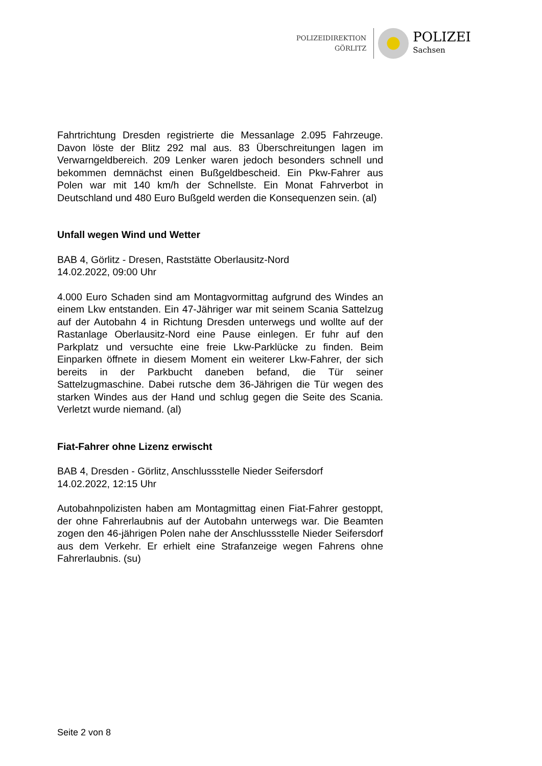POLIZEIDIREKTION
GÖRLITZ
POLIZEI
Sachsen
Fahrtrichtung Dresden registrierte die Messanlage 2.095 Fahrzeuge. Davon löste der Blitz 292 mal aus. 83 Überschreitungen lagen im Verwarngeldbereich. 209 Lenker waren jedoch besonders schnell und bekommen demnächst einen Bußgeldbescheid. Ein Pkw-Fahrer aus Polen war mit 140 km/h der Schnellste. Ein Monat Fahrverbot in Deutschland und 480 Euro Bußgeld werden die Konsequenzen sein. (al)
Unfall wegen Wind und Wetter
BAB 4, Görlitz - Dresen, Raststätte Oberlausitz-Nord
14.02.2022, 09:00 Uhr
4.000 Euro Schaden sind am Montagvormittag aufgrund des Windes an einem Lkw entstanden. Ein 47-Jähriger war mit seinem Scania Sattelzug auf der Autobahn 4 in Richtung Dresden unterwegs und wollte auf der Rastanlage Oberlausitz-Nord eine Pause einlegen. Er fuhr auf den Parkplatz und versuchte eine freie Lkw-Parklücke zu finden. Beim Einparken öffnete in diesem Moment ein weiterer Lkw-Fahrer, der sich bereits in der Parkbucht daneben befand, die Tür seiner Sattelzugmaschine. Dabei rutsche dem 36-Jährigen die Tür wegen des starken Windes aus der Hand und schlug gegen die Seite des Scania. Verletzt wurde niemand. (al)
Fiat-Fahrer ohne Lizenz erwischt
BAB 4, Dresden - Görlitz, Anschlussstelle Nieder Seifersdorf
14.02.2022, 12:15 Uhr
Autobahnpolizisten haben am Montagmittag einen Fiat-Fahrer gestoppt, der ohne Fahrerlaubnis auf der Autobahn unterwegs war. Die Beamten zogen den 46-jährigen Polen nahe der Anschlussstelle Nieder Seifersdorf aus dem Verkehr. Er erhielt eine Strafanzeige wegen Fahrens ohne Fahrerlaubnis. (su)
Seite 2 von 8